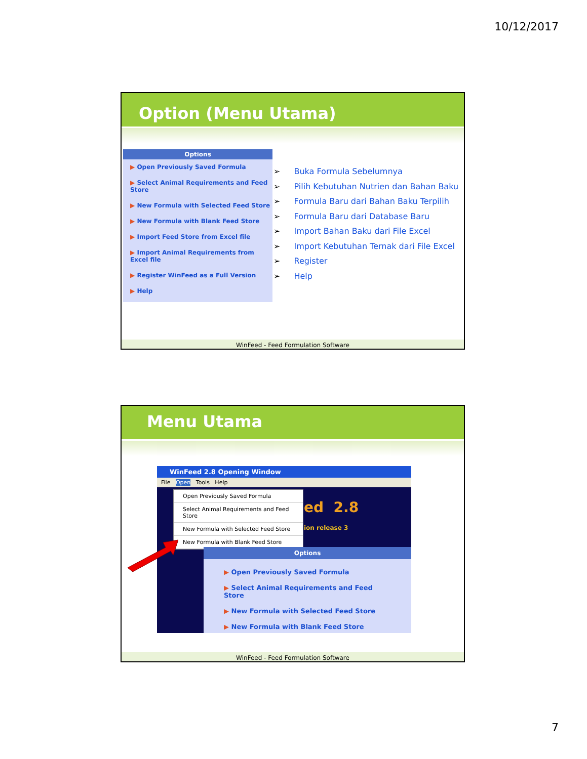10/12/2017
Option (Menu Utama)
Options
▶ Open Previously Saved Formula
▶ Select Animal Requirements and Feed Store
▶ New Formula with Selected Feed Store
▶ New Formula with Blank Feed Store
▶ Import Feed Store from Excel file
▶ Import Animal Requirements from Excel file
▶ Register WinFeed as a Full Version
▶ Help
➢ Buka Formula Sebelumnya
➢ Pilih Kebutuhan Nutrien dan Bahan Baku
➢ Formula Baru dari Bahan Baku Terpilih
➢ Formula Baru dari Database Baru
➢ Import Bahan Baku dari File Excel
➢ Import Kebutuhan Ternak dari File Excel
➢ Register
➢ Help
WinFeed - Feed Formulation Software
Menu Utama
WinFeed 2.8 Opening Window
File Open Tools Help
ed 2.8
ion release 3
Open Previously Saved Formula
Select Animal Requirements and Feed Store
New Formula with Selected Feed Store
New Formula with Blank Feed Store
Options
▶ Open Previously Saved Formula
▶ Select Animal Requirements and Feed Store
▶ New Formula with Selected Feed Store
▶ New Formula with Blank Feed Store
WinFeed - Feed Formulation Software
7